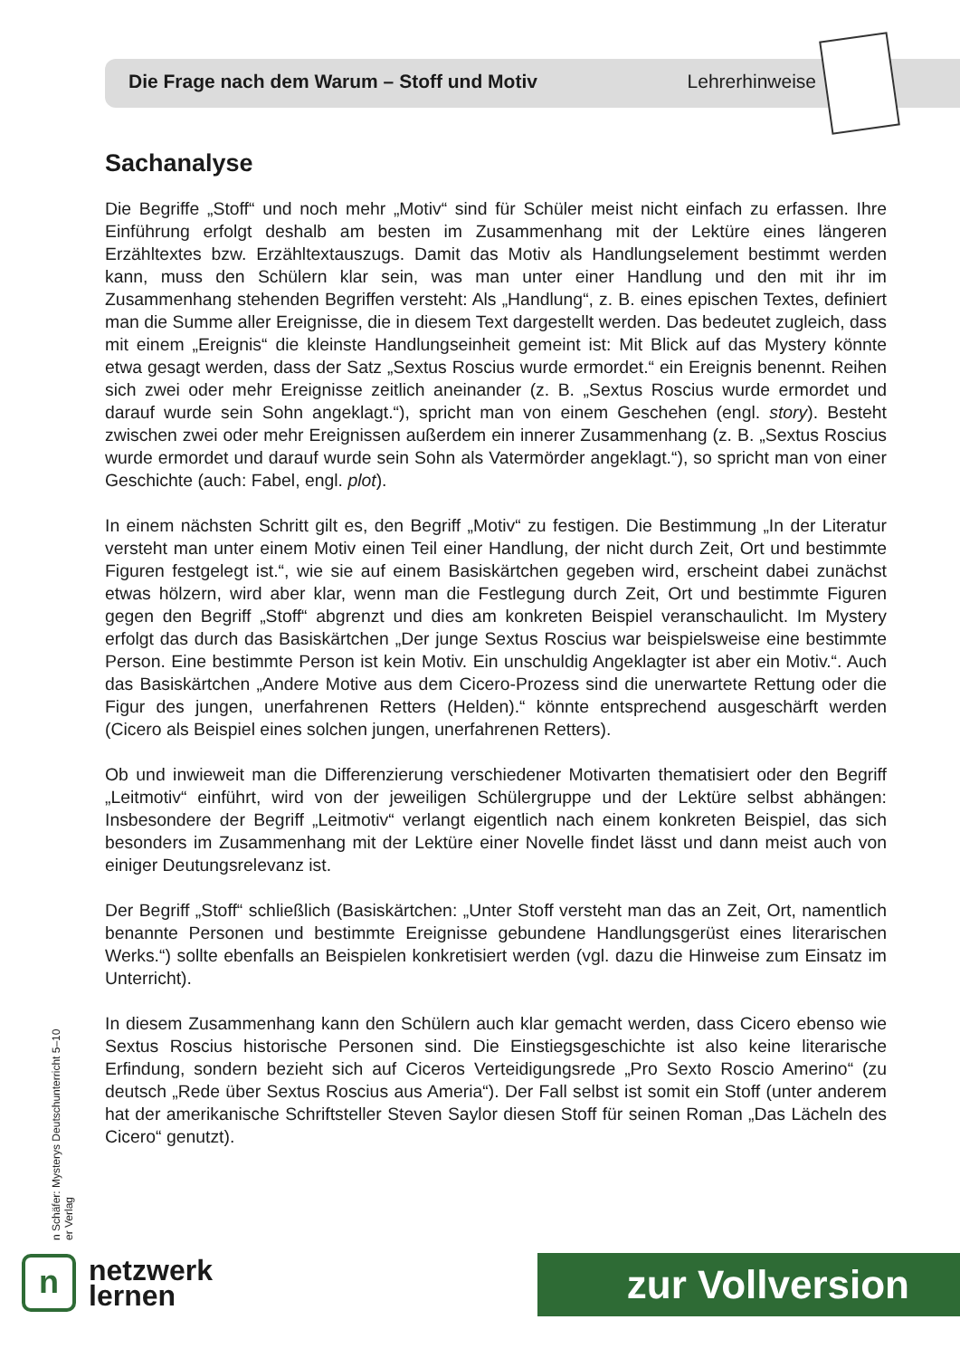Die Frage nach dem Warum – Stoff und Motiv Lehrerhinweise
Sachanalyse
Die Begriffe „Stoff“ und noch mehr „Motiv“ sind für Schüler meist nicht einfach zu erfassen. Ihre Einführung erfolgt deshalb am besten im Zusammenhang mit der Lektüre eines längeren Erzähltextes bzw. Erzähltextauszugs. Damit das Motiv als Handlungselement bestimmt werden kann, muss den Schülern klar sein, was man unter einer Handlung und den mit ihr im Zusammenhang stehenden Begriffen versteht: Als „Handlung“, z. B. eines epischen Textes, definiert man die Summe aller Ereignisse, die in diesem Text dargestellt werden. Das bedeutet zugleich, dass mit einem „Ereignis“ die kleinste Handlungseinheit gemeint ist: Mit Blick auf das Mystery könnte etwa gesagt werden, dass der Satz „Sextus Roscius wurde ermordet.“ ein Ereignis benennt. Reihen sich zwei oder mehr Ereignisse zeitlich aneinander (z. B. „Sextus Roscius wurde ermordet und darauf wurde sein Sohn angeklagt.“), spricht man von einem Geschehen (engl. story). Besteht zwischen zwei oder mehr Ereignissen außerdem ein innerer Zusammenhang (z. B. „Sextus Roscius wurde ermordet und darauf wurde sein Sohn als Vatermörder angeklagt.“), so spricht man von einer Geschichte (auch: Fabel, engl. plot).
In einem nächsten Schritt gilt es, den Begriff „Motiv“ zu festigen. Die Bestimmung „In der Literatur versteht man unter einem Motiv einen Teil einer Handlung, der nicht durch Zeit, Ort und bestimmte Figuren festgelegt ist.“, wie sie auf einem Basiskärtchen gegeben wird, erscheint dabei zunächst etwas hölzern, wird aber klar, wenn man die Festlegung durch Zeit, Ort und bestimmte Figuren gegen den Begriff „Stoff“ abgrenzt und dies am konkreten Beispiel veranschaulicht. Im Mystery erfolgt das durch das Basiskärtchen „Der junge Sextus Roscius war beispielsweise eine bestimmte Person. Eine bestimmte Person ist kein Motiv. Ein unschuldig Angeklagter ist aber ein Motiv.“. Auch das Basiskärtchen „Andere Motive aus dem Cicero-Prozess sind die unerwartete Rettung oder die Figur des jungen, unerfahrenen Retters (Helden).“ könnte entsprechend ausgeschärft werden (Cicero als Beispiel eines solchen jungen, unerfahrenen Retters).
Ob und inwieweit man die Differenzierung verschiedener Motivarten thematisiert oder den Begriff „Leitmotiv“ einführt, wird von der jeweiligen Schülergruppe und der Lektüre selbst abhängen: Insbesondere der Begriff „Leitmotiv“ verlangt eigentlich nach einem konkreten Beispiel, das sich besonders im Zusammenhang mit der Lektüre einer Novelle findet lässt und dann meist auch von einiger Deutungsrelevanz ist.
Der Begriff „Stoff“ schließlich (Basiskärtchen: „Unter Stoff versteht man das an Zeit, Ort, namentlich benannte Personen und bestimmte Ereignisse gebundene Handlungsgerüst eines literarischen Werks.“) sollte ebenfalls an Beispielen konkretisiert werden (vgl. dazu die Hinweise zum Einsatz im Unterricht).
In diesem Zusammenhang kann den Schülern auch klar gemacht werden, dass Cicero ebenso wie Sextus Roscius historische Personen sind. Die Einstiegsgeschichte ist also keine literarische Erfindung, sondern bezieht sich auf Ciceros Verteidigungsrede „Pro Sexto Roscio Amerino“ (zu deutsch „Rede über Sextus Roscius aus Ameria“). Der Fall selbst ist somit ein Stoff (unter anderem hat der amerikanische Schriftsteller Steven Saylor diesen Stoff für seinen Roman „Das Lächeln des Cicero“ genutzt).
n Schäfer: Mysterys Deutschunterricht 5–10
er Verlag
n
netzwerk
lernen
zur Vollversion